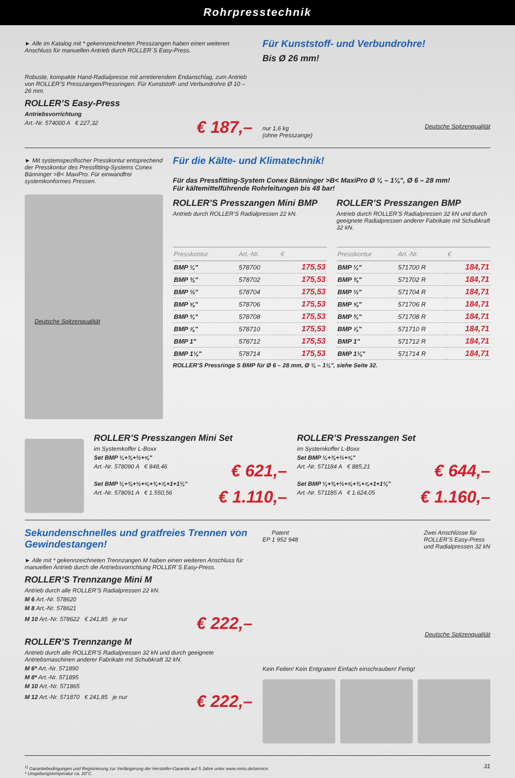Rohrpresstechnik
► Alle im Katalog mit * gekennzeichneten Presszangen haben einen weiteren Anschluss für manuellen Antrieb durch ROLLER´S Easy-Press.
Robuste, kompakte Hand-Radialpresse mit arretierendem Endanschlag, zum Antrieb von ROLLER’S Presszangen/Pressringen. Für Kunststoff- und Verbundrohre Ø 10 – 26 mm.
ROLLER’S Easy-Press
Antriebsvorrichtung
Art.-Nr. 574000 A € 227,32
€ 187,–
Für Kunststoff- und Verbundrohre!
Bis Ø 26 mm!
nur 1,6 kg
(ohne Presszange)
Deutsche Spitzenqualität
► Mit systemspezifischer Presskontur entsprechend der Presskontur des Pressfitting-Systems Conex Bänninger >B< MaxiPro. Für einwandfrei systemkonformes Pressen.
Deutsche Spitzenqualität
Für die Kälte- und Klimatechnik!
Für das Pressfitting-System Conex Bänninger >B< MaxiPro Ø ¼ – 1⅛", Ø 6 – 28 mm!
Für kältemittelführende Rohrleitungen bis 48 bar!
ROLLER’S Presszangen Mini BMP
Antrieb durch ROLLER’S Radialpressen 22 kN.
| Presskontur | Art.-Nr. | € |
| --- | --- | --- |
| BMP ¼" | 578700 | 175,53 |
| BMP ⅜" | 578702 | 175,53 |
| BMP ½" | 578704 | 175,53 |
| BMP ⅝" | 578706 | 175,53 |
| BMP ¾" | 578708 | 175,53 |
| BMP ⅞" | 578710 | 175,53 |
| BMP 1" | 578712 | 175,53 |
| BMP 1⅛" | 578714 | 175,53 |
ROLLER’S Presszangen BMP
Antrieb durch ROLLER’S Radialpressen 32 kN und durch geeignete Radialpressen anderer Fabrikate mit Schubkraft 32 kN.
| Presskontur | Art.-Nr. | € |
| --- | --- | --- |
| BMP ¼" | 571700 R | 184,71 |
| BMP ⅜" | 571702 R | 184,71 |
| BMP ½" | 571704 R | 184,71 |
| BMP ⅝" | 571706 R | 184,71 |
| BMP ¾" | 571708 R | 184,71 |
| BMP ⅞" | 571710 R | 184,71 |
| BMP 1" | 571712 R | 184,71 |
| BMP 1⅛" | 571714 R | 184,71 |
ROLLER’S Pressringe S BMP für Ø 6 – 28 mm, Ø ¼ – 1⅛", siehe Seite 32.
ROLLER’S Presszangen Mini Set
im Systemkoffer L-Boxx
Set BMP ¼+⅜+½+⅝"
Art.-Nr. 578090 A € 848,46
€ 621,–
Set BMP ¼+⅜+½+⅝+¾+⅞+1+1⅛"
Art.-Nr. 578091 A € 1.550,56
€ 1.110,–
ROLLER’S Presszangen Set
im Systemkoffer L-Boxx
Set BMP ¼+⅜+½+⅝"
Art.-Nr. 571184 A € 885,21
€ 644,–
Set BMP ¼+⅜+½+⅝+¾+⅞+1+1⅛"
Art.-Nr. 571185 A € 1.624,05
€ 1.160,–
Sekundenschnelles und gratfreies Trennen von Gewindestangen!
► Alle mit * gekennzeichneten Trennzangen M haben einen weiteren Anschluss für manuellen Antrieb durch die Antriebsvorrichtung ROLLER´S Easy-Press.
ROLLER’S Trennzange Mini M
Antrieb durch alle ROLLER’S Radialpressen 22 kN.
M 6 Art.-Nr. 578620
M 8 Art.-Nr. 578621
M 10 Art.-Nr. 578622 € 241,85 je nur
€ 222,–
ROLLER’S Trennzange M
Antrieb durch alle ROLLER’S Radialpressen 32 kN und durch geeignete Antriebsmaschinen anderer Fabrikate mit Schubkraft 32 kN.
M 6* Art.-Nr. 571890
M 8* Art.-Nr. 571895
M 10 Art.-Nr. 571865
M 12 Art.-Nr. 571870 € 241,85 je nur
€ 222,–
Patent
EP 1 952 948
Zwei Anschlüsse für
ROLLER’S Easy-Press
und Radialpressen 32 kN
Deutsche Spitzenqualität
Kein Feilen! Kein Entgraten! Einfach einschrauben! Fertig!
<sup>1)</sup> Garantiebedingungen und Registrierung zur Verlängerung der Hersteller-Garantie auf 5 Jahre unter www.rems.de/service.
* Umgebungstemperatur ca. 20°C.
31